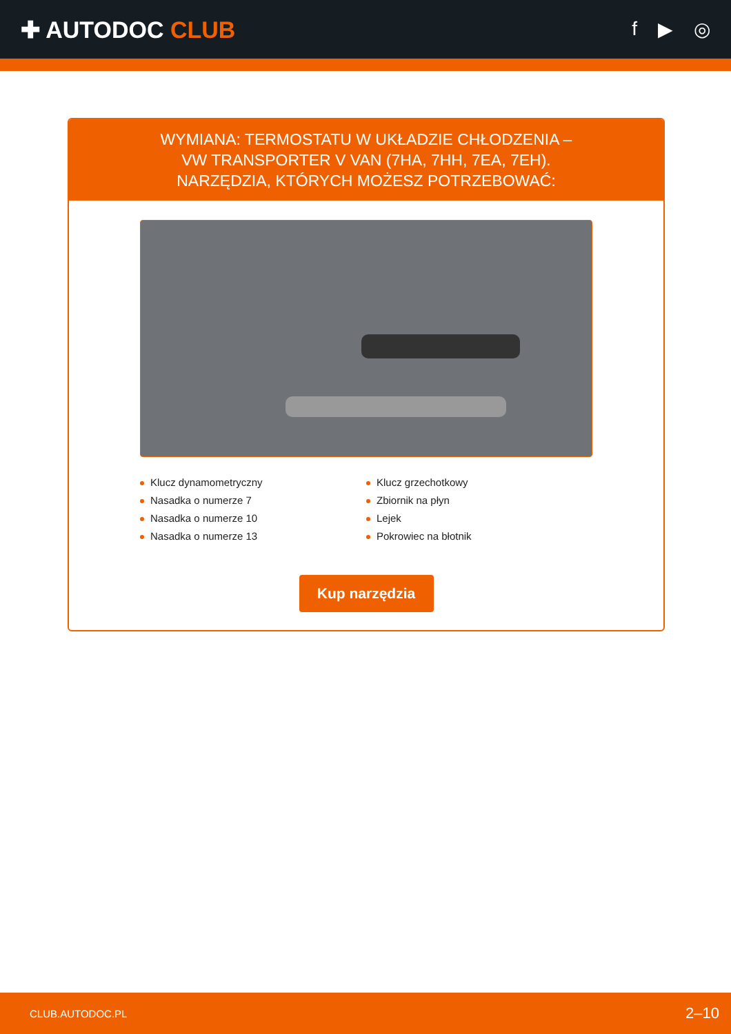✚ AUTODOC CLUB
f ▶ ◎
WYMIANA: TERMOSTATU W UKŁADZIE CHŁODZENIA –
VW TRANSPORTER V VAN (7HA, 7HH, 7EA, 7EH).
NARZĘDZIA, KTÓRYCH MOŻESZ POTRZEBOWAĆ:
Klucz dynamometryczny
Klucz grzechotkowy
Nasadka o numerze 7
Zbiornik na płyn
Nasadka o numerze 10
Lejek
Nasadka o numerze 13
Pokrowiec na błotnik
Kup narzędzia
CLUB.AUTODOC.PL 2–10